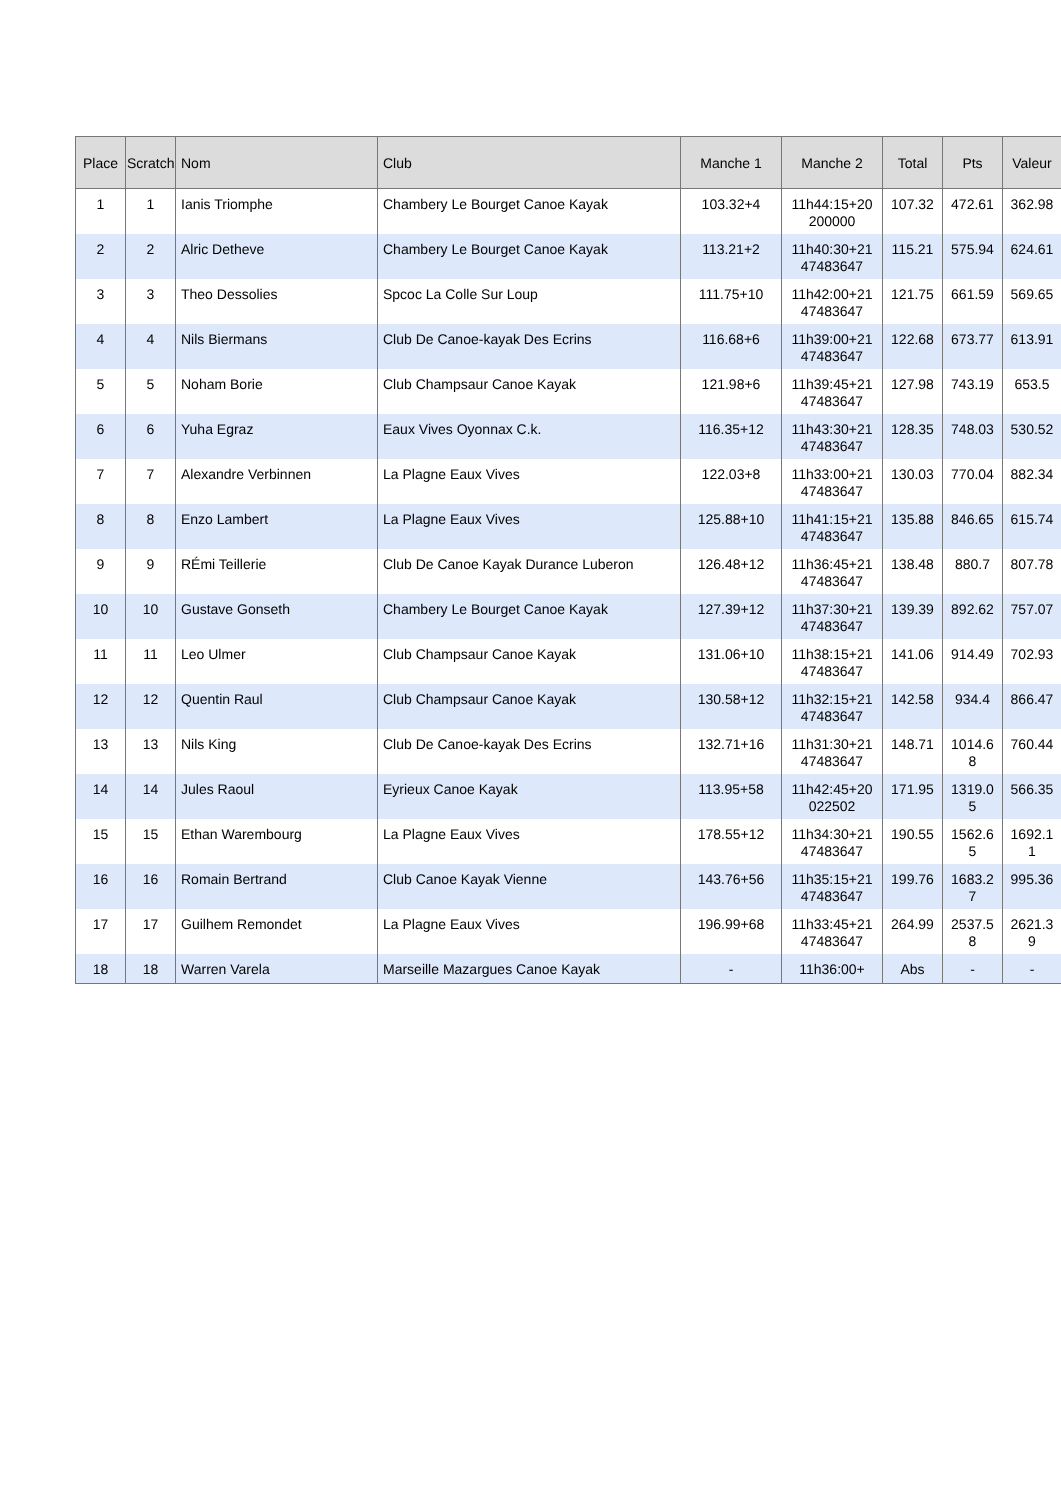| Place | Scratch | Nom | Club | Manche 1 | Manche 2 | Total | Pts | Valeur |
| --- | --- | --- | --- | --- | --- | --- | --- | --- |
| 1 | 1 | Ianis Triomphe | Chambery Le Bourget Canoe Kayak | 103.32+4 | 11h44:15+20 200000 | 107.32 | 472.61 | 362.98 |
| 2 | 2 | Alric Detheve | Chambery Le Bourget Canoe Kayak | 113.21+2 | 11h40:30+21 47483647 | 115.21 | 575.94 | 624.61 |
| 3 | 3 | Theo Dessolies | Spcoc La Colle Sur Loup | 111.75+10 | 11h42:00+21 47483647 | 121.75 | 661.59 | 569.65 |
| 4 | 4 | Nils Biermans | Club De Canoe-kayak Des Ecrins | 116.68+6 | 11h39:00+21 47483647 | 122.68 | 673.77 | 613.91 |
| 5 | 5 | Noham Borie | Club Champsaur Canoe Kayak | 121.98+6 | 11h39:45+21 47483647 | 127.98 | 743.19 | 653.5 |
| 6 | 6 | Yuha Egraz | Eaux Vives Oyonnax C.k. | 116.35+12 | 11h43:30+21 47483647 | 128.35 | 748.03 | 530.52 |
| 7 | 7 | Alexandre Verbinnen | La Plagne Eaux Vives | 122.03+8 | 11h33:00+21 47483647 | 130.03 | 770.04 | 882.34 |
| 8 | 8 | Enzo Lambert | La Plagne Eaux Vives | 125.88+10 | 11h41:15+21 47483647 | 135.88 | 846.65 | 615.74 |
| 9 | 9 | RÉmi Teillerie | Club De Canoe Kayak Durance Luberon | 126.48+12 | 11h36:45+21 47483647 | 138.48 | 880.7 | 807.78 |
| 10 | 10 | Gustave Gonseth | Chambery Le Bourget Canoe Kayak | 127.39+12 | 11h37:30+21 47483647 | 139.39 | 892.62 | 757.07 |
| 11 | 11 | Leo Ulmer | Club Champsaur Canoe Kayak | 131.06+10 | 11h38:15+21 47483647 | 141.06 | 914.49 | 702.93 |
| 12 | 12 | Quentin Raul | Club Champsaur Canoe Kayak | 130.58+12 | 11h32:15+21 47483647 | 142.58 | 934.4 | 866.47 |
| 13 | 13 | Nils King | Club De Canoe-kayak Des Ecrins | 132.71+16 | 11h31:30+21 47483647 | 148.71 | 1014.6 8 | 760.44 |
| 14 | 14 | Jules Raoul | Eyrieux Canoe Kayak | 113.95+58 | 11h42:45+20 022502 | 171.95 | 1319.0 5 | 566.35 |
| 15 | 15 | Ethan Warembourg | La Plagne Eaux Vives | 178.55+12 | 11h34:30+21 47483647 | 190.55 | 1562.6 5 | 1692.1 1 |
| 16 | 16 | Romain Bertrand | Club Canoe Kayak Vienne | 143.76+56 | 11h35:15+21 47483647 | 199.76 | 1683.2 7 | 995.36 |
| 17 | 17 | Guilhem Remondet | La Plagne Eaux Vives | 196.99+68 | 11h33:45+21 47483647 | 264.99 | 2537.5 8 | 2621.3 9 |
| 18 | 18 | Warren Varela | Marseille Mazargues Canoe Kayak | - | 11h36:00+ | Abs | - | - |